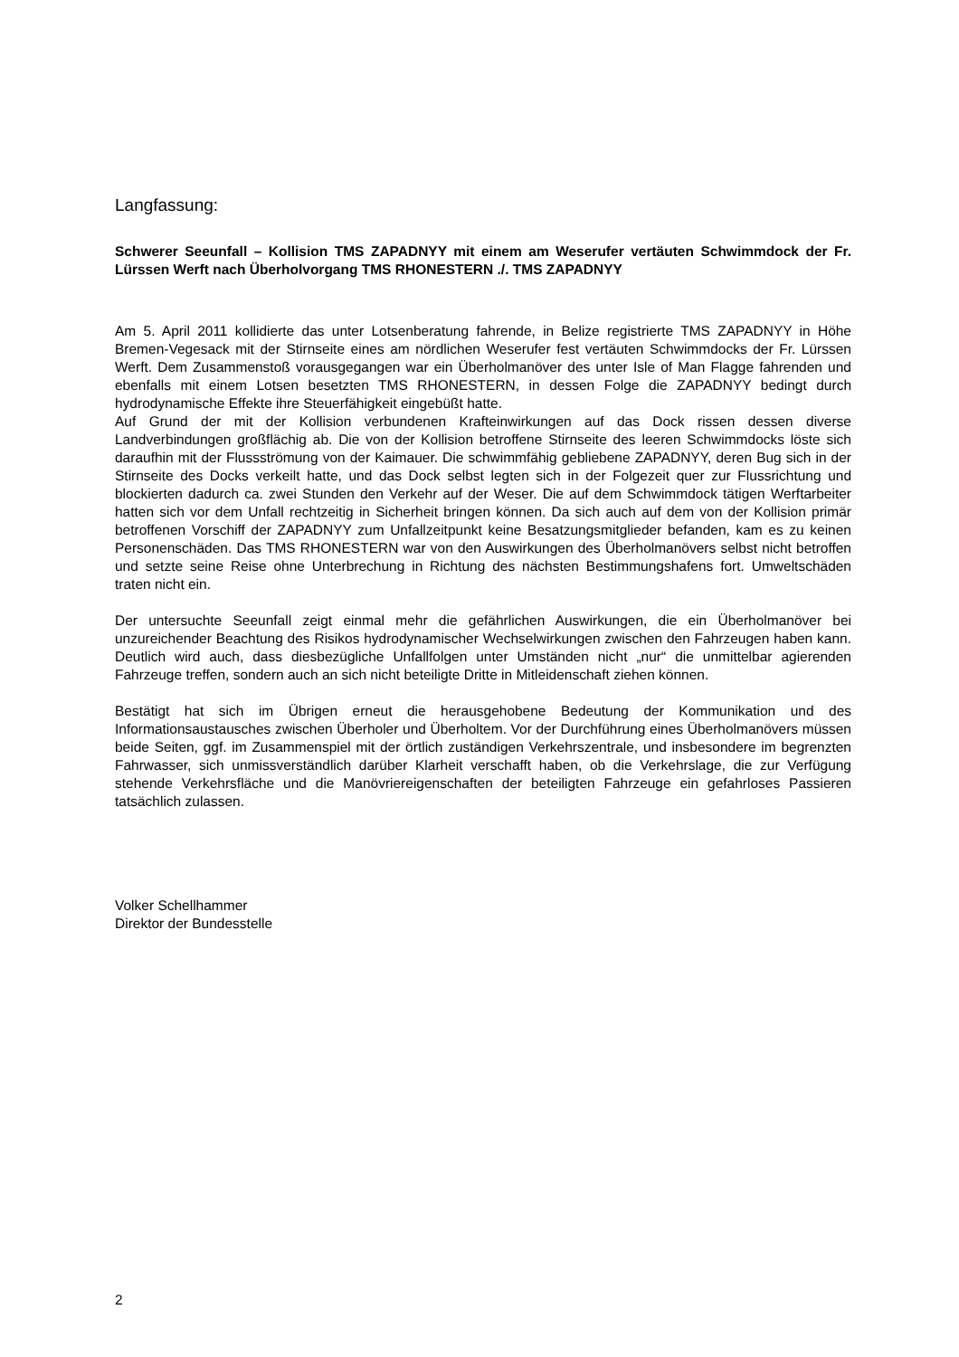Langfassung:
Schwerer Seeunfall – Kollision TMS ZAPADNYY mit einem am Weserufer vertäuten Schwimmdock der Fr. Lürssen Werft nach Überholvorgang TMS RHONESTERN ./. TMS ZAPADNYY
Am 5. April 2011 kollidierte das unter Lotsenberatung fahrende, in Belize registrierte TMS ZAPADNYY in Höhe Bremen-Vegesack mit der Stirnseite eines am nördlichen Weserufer fest vertäuten Schwimmdocks der Fr. Lürssen Werft. Dem Zusammenstoß vorausgegangen war ein Überholmanöver des unter Isle of Man Flagge fahrenden und ebenfalls mit einem Lotsen besetzten TMS RHONESTERN, in dessen Folge die ZAPADNYY bedingt durch hydrodynamische Effekte ihre Steuerfähigkeit eingebüßt hatte.
Auf Grund der mit der Kollision verbundenen Krafteinwirkungen auf das Dock rissen dessen diverse Landverbindungen großflächig ab. Die von der Kollision betroffene Stirnseite des leeren Schwimmdocks löste sich daraufhin mit der Flussströmung von der Kaimauer. Die schwimmfähig gebliebene ZAPADNYY, deren Bug sich in der Stirnseite des Docks verkeilt hatte, und das Dock selbst legten sich in der Folgezeit quer zur Flussrichtung und blockierten dadurch ca. zwei Stunden den Verkehr auf der Weser. Die auf dem Schwimmdock tätigen Werftarbeiter hatten sich vor dem Unfall rechtzeitig in Sicherheit bringen können. Da sich auch auf dem von der Kollision primär betroffenen Vorschiff der ZAPADNYY zum Unfallzeitpunkt keine Besatzungsmitglieder befanden, kam es zu keinen Personenschäden. Das TMS RHONESTERN war von den Auswirkungen des Überholmanövers selbst nicht betroffen und setzte seine Reise ohne Unterbrechung in Richtung des nächsten Bestimmungshafens fort. Umweltschäden traten nicht ein.
Der untersuchte Seeunfall zeigt einmal mehr die gefährlichen Auswirkungen, die ein Überholmanöver bei unzureichender Beachtung des Risikos hydrodynamischer Wechselwirkungen zwischen den Fahrzeugen haben kann. Deutlich wird auch, dass diesbezügliche Unfallfolgen unter Umständen nicht „nur“ die unmittelbar agierenden Fahrzeuge treffen, sondern auch an sich nicht beteiligte Dritte in Mitleidenschaft ziehen können.
Bestätigt hat sich im Übrigen erneut die herausgehobene Bedeutung der Kommunikation und des Informationsaustausches zwischen Überholer und Überholtem. Vor der Durchführung eines Überholmanövers müssen beide Seiten, ggf. im Zusammenspiel mit der örtlich zuständigen Verkehrszentrale, und insbesondere im begrenzten Fahrwasser, sich unmissverständlich darüber Klarheit verschafft haben, ob die Verkehrslage, die zur Verfügung stehende Verkehrsfläche und die Manövriereigenschaften der beteiligten Fahrzeuge ein gefahrloses Passieren tatsächlich zulassen.
Volker Schellhammer
Direktor der Bundesstelle
2